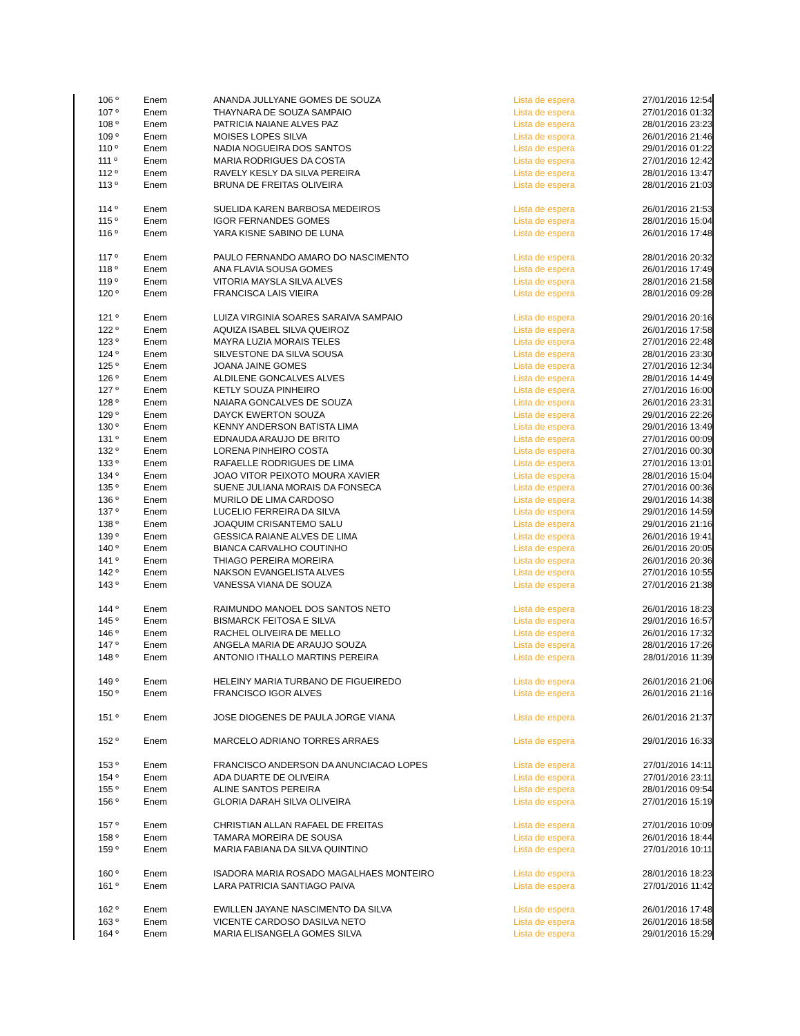| 106 º | Enem | ANANDA JULLYANE GOMES DE SOUZA | Lista de espera | 27/01/2016 12:54 |
| 107 º | Enem | THAYNARA DE SOUZA SAMPAIO | Lista de espera | 27/01/2016 01:32 |
| 108 º | Enem | PATRICIA NAIANE ALVES PAZ | Lista de espera | 28/01/2016 23:23 |
| 109 º | Enem | MOISES LOPES SILVA | Lista de espera | 26/01/2016 21:46 |
| 110 º | Enem | NADIA NOGUEIRA DOS SANTOS | Lista de espera | 29/01/2016 01:22 |
| 111 º | Enem | MARIA RODRIGUES DA COSTA | Lista de espera | 27/01/2016 12:42 |
| 112 º | Enem | RAVELY KESLY DA SILVA PEREIRA | Lista de espera | 28/01/2016 13:47 |
| 113 º | Enem | BRUNA DE FREITAS OLIVEIRA | Lista de espera | 28/01/2016 21:03 |
| 114 º | Enem | SUELIDA KAREN BARBOSA MEDEIROS | Lista de espera | 26/01/2016 21:53 |
| 115 º | Enem | IGOR FERNANDES GOMES | Lista de espera | 28/01/2016 15:04 |
| 116 º | Enem | YARA KISNE SABINO DE LUNA | Lista de espera | 26/01/2016 17:48 |
| 117 º | Enem | PAULO FERNANDO AMARO DO NASCIMENTO | Lista de espera | 28/01/2016 20:32 |
| 118 º | Enem | ANA FLAVIA SOUSA GOMES | Lista de espera | 26/01/2016 17:49 |
| 119 º | Enem | VITORIA MAYSLA SILVA ALVES | Lista de espera | 28/01/2016 21:58 |
| 120 º | Enem | FRANCISCA LAIS VIEIRA | Lista de espera | 28/01/2016 09:28 |
| 121 º | Enem | LUIZA VIRGINIA SOARES SARAIVA SAMPAIO | Lista de espera | 29/01/2016 20:16 |
| 122 º | Enem | AQUIZA ISABEL SILVA QUEIROZ | Lista de espera | 26/01/2016 17:58 |
| 123 º | Enem | MAYRA LUZIA MORAIS TELES | Lista de espera | 27/01/2016 22:48 |
| 124 º | Enem | SILVESTONE DA SILVA SOUSA | Lista de espera | 28/01/2016 23:30 |
| 125 º | Enem | JOANA JAINE GOMES | Lista de espera | 27/01/2016 12:34 |
| 126 º | Enem | ALDILENE GONCALVES ALVES | Lista de espera | 28/01/2016 14:49 |
| 127 º | Enem | KETLY SOUZA PINHEIRO | Lista de espera | 27/01/2016 16:00 |
| 128 º | Enem | NAIARA GONCALVES DE SOUZA | Lista de espera | 26/01/2016 23:31 |
| 129 º | Enem | DAYCK EWERTON SOUZA | Lista de espera | 29/01/2016 22:26 |
| 130 º | Enem | KENNY ANDERSON BATISTA LIMA | Lista de espera | 29/01/2016 13:49 |
| 131 º | Enem | EDNAUDA ARAUJO DE BRITO | Lista de espera | 27/01/2016 00:09 |
| 132 º | Enem | LORENA PINHEIRO COSTA | Lista de espera | 27/01/2016 00:30 |
| 133 º | Enem | RAFAELLE RODRIGUES DE LIMA | Lista de espera | 27/01/2016 13:01 |
| 134 º | Enem | JOAO VITOR PEIXOTO MOURA XAVIER | Lista de espera | 28/01/2016 15:04 |
| 135 º | Enem | SUENE JULIANA MORAIS DA FONSECA | Lista de espera | 27/01/2016 00:36 |
| 136 º | Enem | MURILO DE LIMA CARDOSO | Lista de espera | 29/01/2016 14:38 |
| 137 º | Enem | LUCELIO FERREIRA DA SILVA | Lista de espera | 29/01/2016 14:59 |
| 138 º | Enem | JOAQUIM CRISANTEMO SALU | Lista de espera | 29/01/2016 21:16 |
| 139 º | Enem | GESSICA RAIANE ALVES DE LIMA | Lista de espera | 26/01/2016 19:41 |
| 140 º | Enem | BIANCA CARVALHO COUTINHO | Lista de espera | 26/01/2016 20:05 |
| 141 º | Enem | THIAGO PEREIRA MOREIRA | Lista de espera | 26/01/2016 20:36 |
| 142 º | Enem | NAKSON EVANGELISTA ALVES | Lista de espera | 27/01/2016 10:55 |
| 143 º | Enem | VANESSA VIANA DE SOUZA | Lista de espera | 27/01/2016 21:38 |
| 144 º | Enem | RAIMUNDO MANOEL DOS SANTOS NETO | Lista de espera | 26/01/2016 18:23 |
| 145 º | Enem | BISMARCK FEITOSA E SILVA | Lista de espera | 29/01/2016 16:57 |
| 146 º | Enem | RACHEL OLIVEIRA DE MELLO | Lista de espera | 26/01/2016 17:32 |
| 147 º | Enem | ANGELA MARIA DE ARAUJO SOUZA | Lista de espera | 28/01/2016 17:26 |
| 148 º | Enem | ANTONIO ITHALLO MARTINS PEREIRA | Lista de espera | 28/01/2016 11:39 |
| 149 º | Enem | HELEINY MARIA TURBANO DE FIGUEIREDO | Lista de espera | 26/01/2016 21:06 |
| 150 º | Enem | FRANCISCO IGOR ALVES | Lista de espera | 26/01/2016 21:16 |
| 151 º | Enem | JOSE DIOGENES DE PAULA JORGE VIANA | Lista de espera | 26/01/2016 21:37 |
| 152 º | Enem | MARCELO ADRIANO TORRES ARRAES | Lista de espera | 29/01/2016 16:33 |
| 153 º | Enem | FRANCISCO ANDERSON DA ANUNCIACAO LOPES | Lista de espera | 27/01/2016 14:11 |
| 154 º | Enem | ADA DUARTE DE OLIVEIRA | Lista de espera | 27/01/2016 23:11 |
| 155 º | Enem | ALINE SANTOS PEREIRA | Lista de espera | 28/01/2016 09:54 |
| 156 º | Enem | GLORIA DARAH SILVA OLIVEIRA | Lista de espera | 27/01/2016 15:19 |
| 157 º | Enem | CHRISTIAN ALLAN RAFAEL DE FREITAS | Lista de espera | 27/01/2016 10:09 |
| 158 º | Enem | TAMARA MOREIRA DE SOUSA | Lista de espera | 26/01/2016 18:44 |
| 159 º | Enem | MARIA FABIANA DA SILVA QUINTINO | Lista de espera | 27/01/2016 10:11 |
| 160 º | Enem | ISADORA MARIA ROSADO MAGALHAES MONTEIRO | Lista de espera | 28/01/2016 18:23 |
| 161 º | Enem | LARA PATRICIA SANTIAGO PAIVA | Lista de espera | 27/01/2016 11:42 |
| 162 º | Enem | EWILLEN JAYANE NASCIMENTO DA SILVA | Lista de espera | 26/01/2016 17:48 |
| 163 º | Enem | VICENTE CARDOSO DASILVA NETO | Lista de espera | 26/01/2016 18:58 |
| 164 º | Enem | MARIA ELISANGELA GOMES SILVA | Lista de espera | 29/01/2016 15:29 |